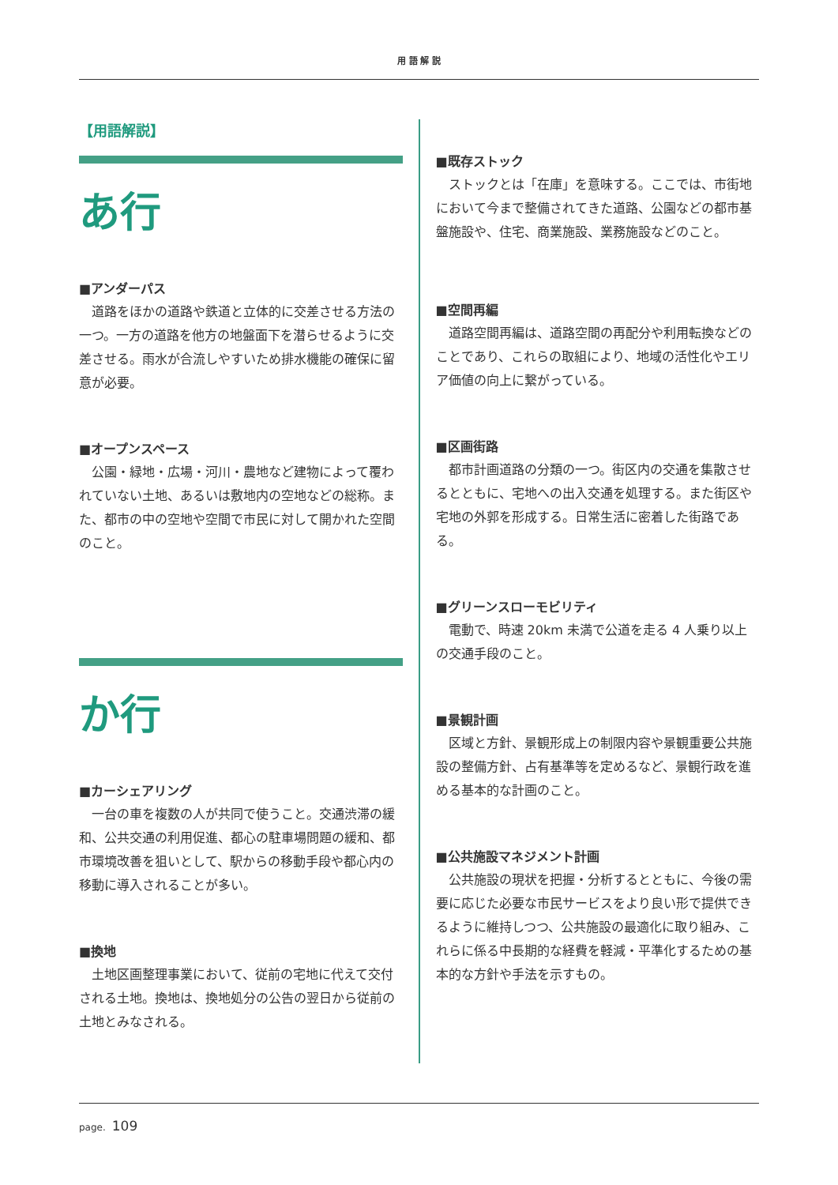用 語 解 説
【用語解説】
あ行
■アンダーパス
道路をほかの道路や鉄道と立体的に交差させる方法の一つ。一方の道路を他方の地盤面下を潜らせるように交差させる。雨水が合流しやすいため排水機能の確保に留意が必要。
■オープンスペース
公園・緑地・広場・河川・農地など建物によって覆われていない土地、あるいは敷地内の空地などの総称。また、都市の中の空地や空間で市民に対して開かれた空間のこと。
か行
■カーシェアリング
一台の車を複数の人が共同で使うこと。交通渋滞の緩和、公共交通の利用促進、都心の駐車場問題の緩和、都市環境改善を狙いとして、駅からの移動手段や都心内の移動に導入されることが多い。
■換地
土地区画整理事業において、従前の宅地に代えて交付される土地。換地は、換地処分の公告の翌日から従前の土地とみなされる。
■既存ストック
ストックとは「在庫」を意味する。ここでは、市街地において今まで整備されてきた道路、公園などの都市基盤施設や、住宅、商業施設、業務施設などのこと。
■空間再編
道路空間再編は、道路空間の再配分や利用転換などのことであり、これらの取組により、地域の活性化やエリア価値の向上に繋がっている。
■区画街路
都市計画道路の分類の一つ。街区内の交通を集散させるとともに、宅地への出入交通を処理する。また街区や宅地の外郭を形成する。日常生活に密着した街路である。
■グリーンスローモビリティ
電動で、時速 20km 未満で公道を走る 4 人乗り以上の交通手段のこと。
■景観計画
区域と方針、景観形成上の制限内容や景観重要公共施設の整備方針、占有基準等を定めるなど、景観行政を進める基本的な計画のこと。
■公共施設マネジメント計画
公共施設の現状を把握・分析するとともに、今後の需要に応じた必要な市民サービスをより良い形で提供できるように維持しつつ、公共施設の最適化に取り組み、これらに係る中長期的な経費を軽減・平準化するための基本的な方針や手法を示すもの。
page. 109